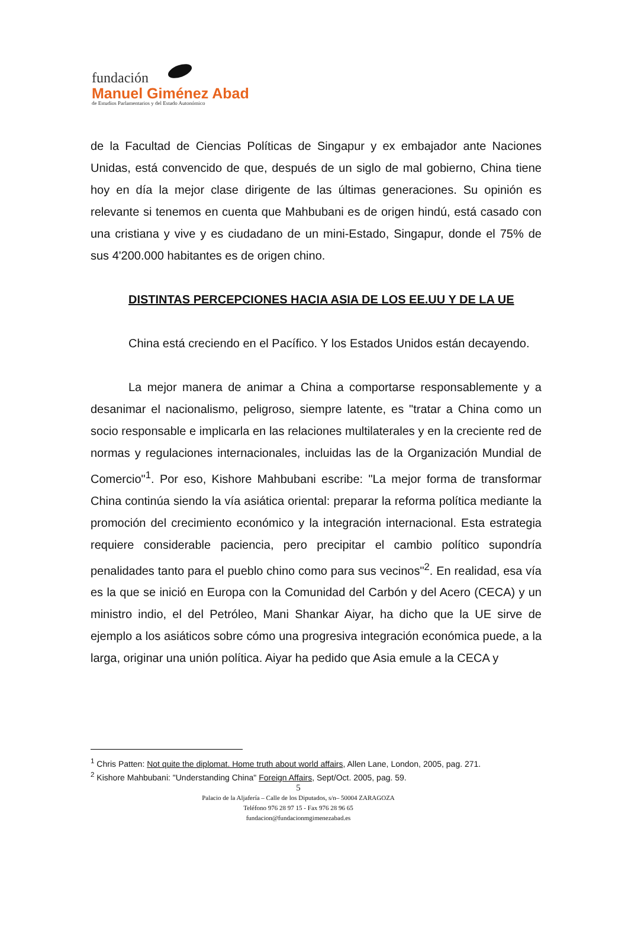fundación
Manuel Giménez Abad
de Estudios Parlamentarios y del Estado Autonómico
de la Facultad de Ciencias Políticas de Singapur y ex embajador ante Naciones Unidas, está convencido de que, después de un siglo de mal gobierno, China tiene hoy en día la mejor clase dirigente de las últimas generaciones. Su opinión es relevante si tenemos en cuenta que Mahbubani es de origen hindú, está casado con una cristiana y vive y es ciudadano de un mini-Estado, Singapur, donde el 75% de sus 4'200.000 habitantes es de origen chino.
DISTINTAS PERCEPCIONES HACIA ASIA DE LOS EE.UU Y DE LA UE
China está creciendo en el Pacífico. Y los Estados Unidos están decayendo.
La mejor manera de animar a China a comportarse responsablemente y a desanimar el nacionalismo, peligroso, siempre latente, es "tratar a China como un socio responsable e implicarla en las relaciones multilaterales y en la creciente red de normas y regulaciones internacionales, incluidas las de la Organización Mundial de Comercio"<sup>1</sup>. Por eso, Kishore Mahbubani escribe: "La mejor forma de transformar China continúa siendo la vía asiática oriental: preparar la reforma política mediante la promoción del crecimiento económico y la integración internacional. Esta estrategia requiere considerable paciencia, pero precipitar el cambio político supondría penalidades tanto para el pueblo chino como para sus vecinos"<sup>2</sup>. En realidad, esa vía es la que se inició en Europa con la Comunidad del Carbón y del Acero (CECA) y un ministro indio, el del Petróleo, Mani Shankar Aiyar, ha dicho que la UE sirve de ejemplo a los asiáticos sobre cómo una progresiva integración económica puede, a la larga, originar una unión política. Aiyar ha pedido que Asia emule a la CECA y
<sup>1</sup> Chris Patten: Not quite the diplomat. Home truth about world affairs, Allen Lane, London, 2005, pag. 271.
<sup>2</sup> Kishore Mahbubani: "Understanding China" Foreign Affairs, Sept/Oct. 2005, pag. 59.
5
Palacio de la Aljafería – Calle de los Diputados, s/n– 50004 ZARAGOZA
Teléfono 976 28 97 15 - Fax 976 28 96 65
fundacion@fundacionmgimenezabad.es